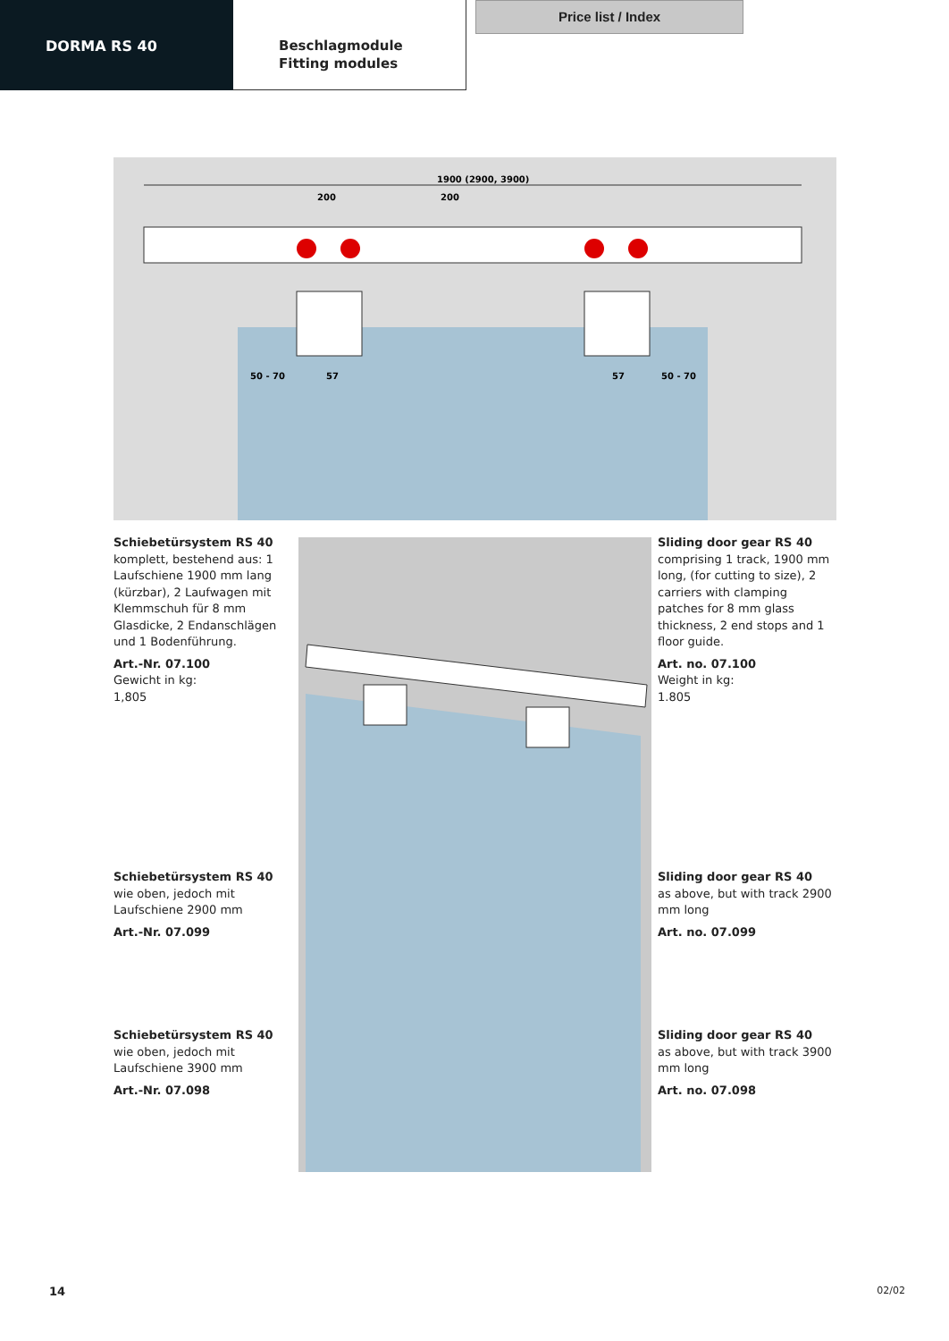DORMA RS 40
Beschlagmodule
Fitting modules
Price list / Index
1900 (2900, 3900)
200
200
50 - 70
57
57
50 - 70
Schiebetürsystem RS 40
komplett, bestehend aus: 1 Laufschiene 1900 mm lang (kürzbar), 2 Laufwagen mit Klemmschuh für 8 mm Glasdicke, 2 Endanschlägen und 1 Bodenführung.
Art.-Nr. 07.100
Gewicht in kg:
1,805
Schiebetürsystem RS 40
wie oben, jedoch mit Laufschiene 2900 mm
Art.-Nr. 07.099
Schiebetürsystem RS 40
wie oben, jedoch mit Laufschiene 3900 mm
Art.-Nr. 07.098
Sliding door gear RS 40
comprising 1 track, 1900 mm long, (for cutting to size), 2 carriers with clamping patches for 8 mm glass thickness, 2 end stops and 1 floor guide.
Art. no. 07.100
Weight in kg:
1.805
Sliding door gear RS 40
as above, but with track 2900 mm long
Art. no. 07.099
Sliding door gear RS 40
as above, but with track 3900 mm long
Art. no. 07.098
14 02/02